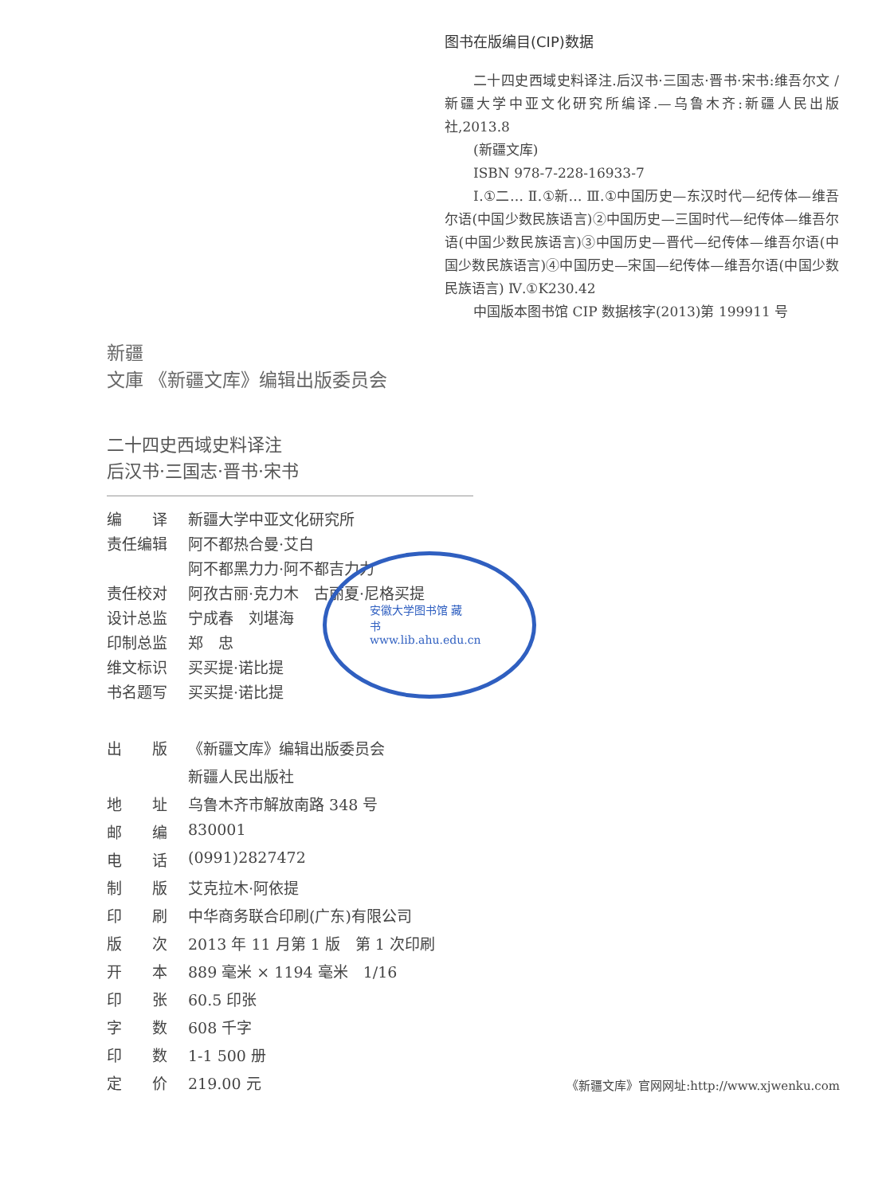图书在版编目(CIP)数据
二十四史西域史料译注.后汉书·三国志·晋书·宋书:维吾尔文 / 新疆大学中亚文化研究所编译.—乌鲁木齐:新疆人民出版社,2013.8
(新疆文库)
ISBN 978-7-228-16933-7
Ⅰ.①二… Ⅱ.①新… Ⅲ.①中国历史—东汉时代—纪传体—维吾尔语(中国少数民族语言)②中国历史—三国时代—纪传体—维吾尔语(中国少数民族语言)③中国历史—晋代—纪传体—维吾尔语(中国少数民族语言)④中国历史—宋国—纪传体—维吾尔语(中国少数民族语言) Ⅳ.①K230.42
中国版本图书馆 CIP 数据核字(2013)第 199911 号
新疆
文庫 《新疆文库》编辑出版委员会
二十四史西域史料译注
后汉书·三国志·晋书·宋书
| 编 译 | 新疆大学中亚文化研究所 |
| 责任编辑 | 阿不都热合曼·艾白 |
| | 阿不都黑力力·阿不都吉力力 |
| 责任校对 | 阿孜古丽·克力木 古丽夏·尼格买提 |
| 设计总监 | 宁成春 刘堪海 |
| 印制总监 | 郑 忠 |
| 维文标识 | 买买提·诺比提 |
| 书名题写 | 买买提·诺比提 |
安徽大学图书馆 藏书 www.lib.ahu.edu.cn
| 出 版 | 《新疆文库》编辑出版委员会 |
| | 新疆人民出版社 |
| 地 址 | 乌鲁木齐市解放南路 348 号 |
| 邮 编 | 830001 |
| 电 话 | (0991)2827472 |
| 制 版 | 艾克拉木·阿依提 |
| 印 刷 | 中华商务联合印刷(广东)有限公司 |
| 版 次 | 2013 年 11 月第 1 版 第 1 次印刷 |
| 开 本 | 889 毫米 × 1194 毫米 1/16 |
| 印 张 | 60.5 印张 |
| 字 数 | 608 千字 |
| 印 数 | 1-1 500 册 |
| 定 价 | 219.00 元 |
《新疆文库》官网网址:http://www.xjwenku.com